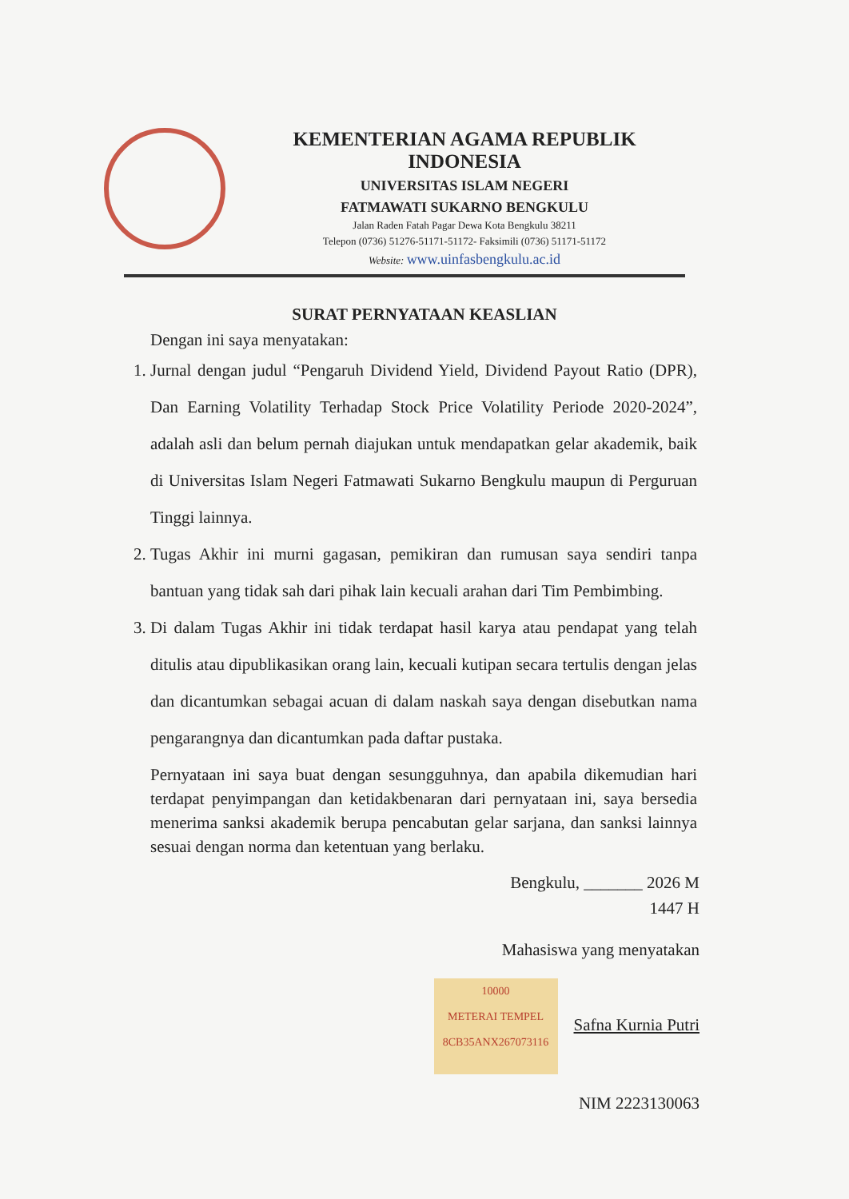KEMENTERIAN AGAMA REPUBLIK INDONESIA
UNIVERSITAS ISLAM NEGERI
FATMAWATI SUKARNO BENGKULU
Jalan Raden Fatah Pagar Dewa Kota Bengkulu 38211
Telepon (0736) 51276-51171-51172- Faksimili (0736) 51171-51172
Website: www.uinfasbengkulu.ac.id
SURAT PERNYATAAN KEASLIAN
Dengan ini saya menyatakan:
1. Jurnal dengan judul “Pengaruh Dividend Yield, Dividend Payout Ratio (DPR), Dan Earning Volatility Terhadap Stock Price Volatility Periode 2020-2024”, adalah asli dan belum pernah diajukan untuk mendapatkan gelar akademik, baik di Universitas Islam Negeri Fatmawati Sukarno Bengkulu maupun di Perguruan Tinggi lainnya.
2. Tugas Akhir ini murni gagasan, pemikiran dan rumusan saya sendiri tanpa bantuan yang tidak sah dari pihak lain kecuali arahan dari Tim Pembimbing.
3. Di dalam Tugas Akhir ini tidak terdapat hasil karya atau pendapat yang telah ditulis atau dipublikasikan orang lain, kecuali kutipan secara tertulis dengan jelas dan dicantumkan sebagai acuan di dalam naskah saya dengan disebutkan nama pengarangnya dan dicantumkan pada daftar pustaka.
Pernyataan ini saya buat dengan sesungguhnya, dan apabila dikemudian hari terdapat penyimpangan dan ketidakbenaran dari pernyataan ini, saya bersedia menerima sanksi akademik berupa pencabutan gelar sarjana, dan sanksi lainnya sesuai dengan norma dan ketentuan yang berlaku.
Bengkulu, _______ 2026 M
1447 H
Mahasiswa yang menyatakan
10000
METERAI TEMPEL
8CB35ANX267073116 Safna Kurnia Putri
NIM 2223130063